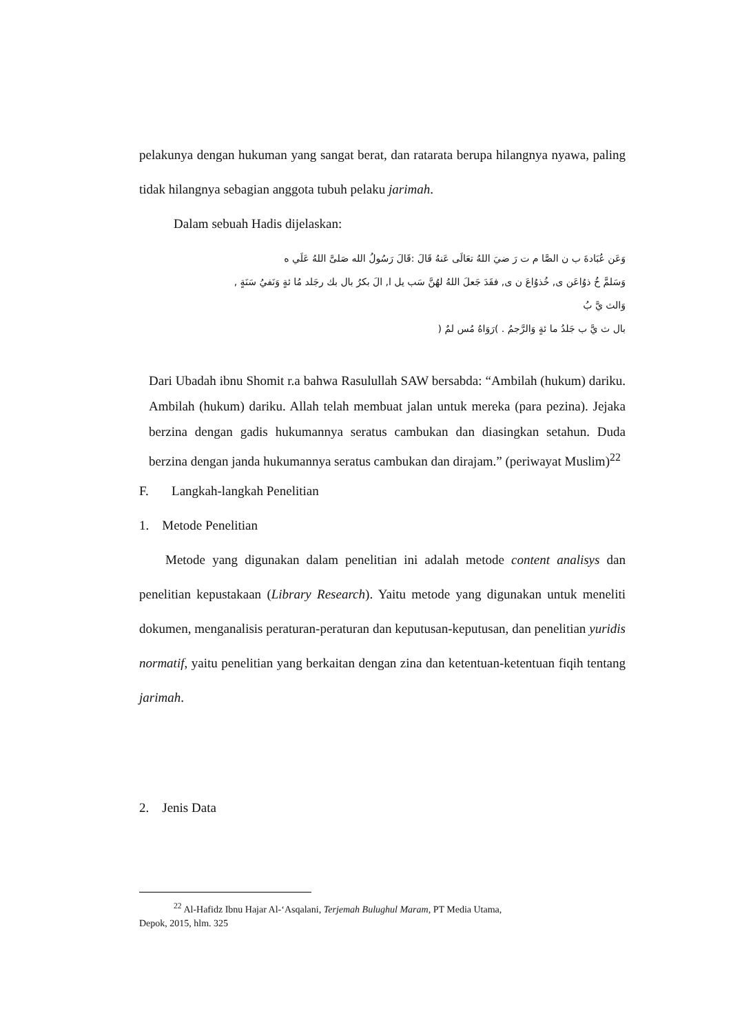pelakunya dengan hukuman yang sangat berat, dan ratarata berupa hilangnya nyawa, paling tidak hilangnya sebagian anggota tubuh pelaku jarimah.
Dalam sebuah Hadis dijelaskan:
وَعَن عُبَادةَ ب ن الصَّا م ت رَ ضيَ اللهُ تعَالَى عَنهُ قَالَ :قَالَ رَسُولُ الله صَلىَّ اللهُ عَلَي ه
وَسَلمَّ خُ ذوُاعَن ى, خُذوُاعَ ن ى, فقَدَ جَعلَ اللهُ لهُنَّ سَب يل ا, الَ بكرُ بال بك رجَلد مُا ئةٍ وَنَفيُ سَنَةٍ ,
وَالث يَّ بُ
بال ث يَّ ب جَلدُ ما ئةٍ وَالرَّجمُ . )رَوَاهُ مُس لمٌ (
Dari Ubadah ibnu Shomit r.a bahwa Rasulullah SAW bersabda: “Ambilah (hukum) dariku. Ambilah (hukum) dariku. Allah telah membuat jalan untuk mereka (para pezina). Jejaka berzina dengan gadis hukumannya seratus cambukan dan diasingkan setahun. Duda berzina dengan janda hukumannya seratus cambukan dan dirajam.” (periwayat Muslim)<sup>22</sup>
F. Langkah-langkah Penelitian
1. Metode Penelitian
Metode yang digunakan dalam penelitian ini adalah metode content analisys dan penelitian kepustakaan (Library Research). Yaitu metode yang digunakan untuk meneliti dokumen, menganalisis peraturan-peraturan dan keputusan-keputusan, dan penelitian yuridis normatif, yaitu penelitian yang berkaitan dengan zina dan ketentuan-ketentuan fiqih tentang jarimah.
2. Jenis Data
<sup>22</sup> Al-Hafidz Ibnu Hajar Al-‘Asqalani, Terjemah Bulughul Maram, PT Media Utama,
Depok, 2015, hlm. 325